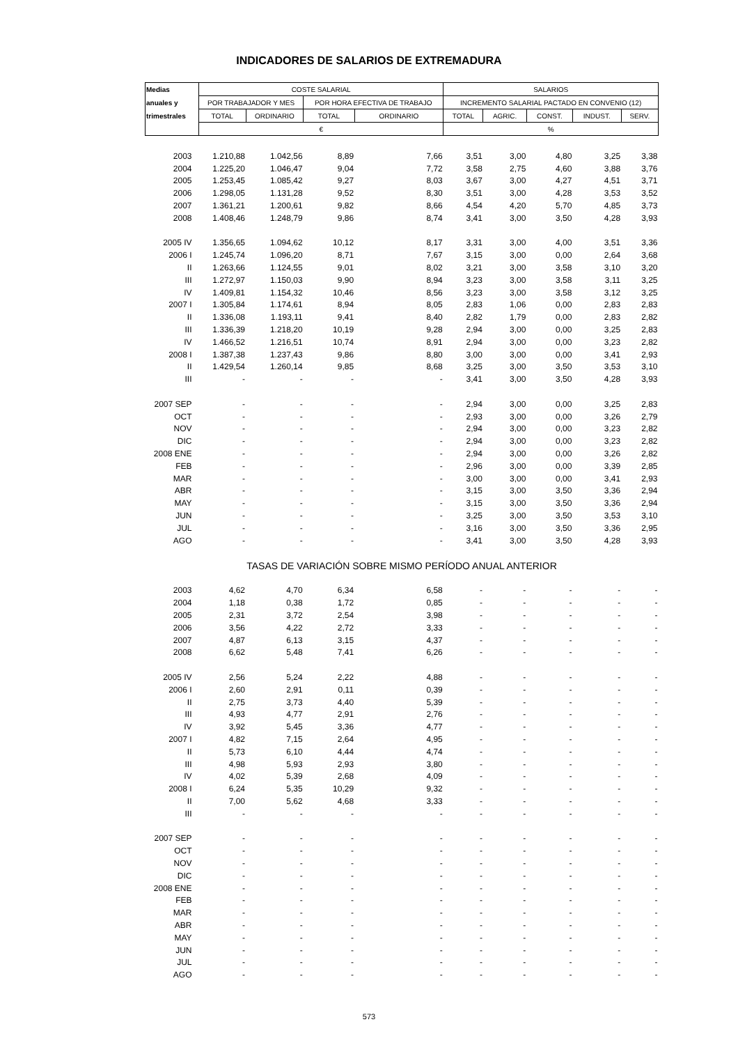INDICADORES DE SALARIOS DE EXTREMADURA
| Medias | COSTE SALARIAL | | | | SALARIOS | | | | |
| --- | --- | --- | --- | --- | --- | --- | --- | --- | --- |
| anuales y | POR TRABAJADOR Y MES | | POR HORA EFECTIVA DE TRABAJO | | INCREMENTO SALARIAL PACTADO EN CONVENIO (12) | | | | |
| trimestrales | TOTAL | ORDINARIO | TOTAL | ORDINARIO | TOTAL | AGRIC. | CONST. | INDUST. | SERV. |
| | € | | | | % | | | | |
| 2003 | 1.210,88 | 1.042,56 | 8,89 | 7,66 | 3,51 | 3,00 | 4,80 | 3,25 | 3,38 |
| 2004 | 1.225,20 | 1.046,47 | 9,04 | 7,72 | 3,58 | 2,75 | 4,60 | 3,88 | 3,76 |
| 2005 | 1.253,45 | 1.085,42 | 9,27 | 8,03 | 3,67 | 3,00 | 4,27 | 4,51 | 3,71 |
| 2006 | 1.298,05 | 1.131,28 | 9,52 | 8,30 | 3,51 | 3,00 | 4,28 | 3,53 | 3,52 |
| 2007 | 1.361,21 | 1.200,61 | 9,82 | 8,66 | 4,54 | 4,20 | 5,70 | 4,85 | 3,73 |
| 2008 | 1.408,46 | 1.248,79 | 9,86 | 8,74 | 3,41 | 3,00 | 3,50 | 4,28 | 3,93 |
| 2005 IV | 1.356,65 | 1.094,62 | 10,12 | 8,17 | 3,31 | 3,00 | 4,00 | 3,51 | 3,36 |
| 2006 I | 1.245,74 | 1.096,20 | 8,71 | 7,67 | 3,15 | 3,00 | 0,00 | 2,64 | 3,68 |
| II | 1.263,66 | 1.124,55 | 9,01 | 8,02 | 3,21 | 3,00 | 3,58 | 3,10 | 3,20 |
| III | 1.272,97 | 1.150,03 | 9,90 | 8,94 | 3,23 | 3,00 | 3,58 | 3,11 | 3,25 |
| IV | 1.409,81 | 1.154,32 | 10,46 | 8,56 | 3,23 | 3,00 | 3,58 | 3,12 | 3,25 |
| 2007 I | 1.305,84 | 1.174,61 | 8,94 | 8,05 | 2,83 | 1,06 | 0,00 | 2,83 | 2,83 |
| II | 1.336,08 | 1.193,11 | 9,41 | 8,40 | 2,82 | 1,79 | 0,00 | 2,83 | 2,82 |
| III | 1.336,39 | 1.218,20 | 10,19 | 9,28 | 2,94 | 3,00 | 0,00 | 3,25 | 2,83 |
| IV | 1.466,52 | 1.216,51 | 10,74 | 8,91 | 2,94 | 3,00 | 0,00 | 3,23 | 2,82 |
| 2008 I | 1.387,38 | 1.237,43 | 9,86 | 8,80 | 3,00 | 3,00 | 0,00 | 3,41 | 2,93 |
| II | 1.429,54 | 1.260,14 | 9,85 | 8,68 | 3,25 | 3,00 | 3,50 | 3,53 | 3,10 |
| III | - | - | - | - | 3,41 | 3,00 | 3,50 | 4,28 | 3,93 |
| 2007 SEP | - | - | - | - | 2,94 | 3,00 | 0,00 | 3,25 | 2,83 |
| OCT | - | - | - | - | 2,93 | 3,00 | 0,00 | 3,26 | 2,79 |
| NOV | - | - | - | - | 2,94 | 3,00 | 0,00 | 3,23 | 2,82 |
| DIC | - | - | - | - | 2,94 | 3,00 | 0,00 | 3,23 | 2,82 |
| 2008 ENE | - | - | - | - | 2,94 | 3,00 | 0,00 | 3,26 | 2,82 |
| FEB | - | - | - | - | 2,96 | 3,00 | 0,00 | 3,39 | 2,85 |
| MAR | - | - | - | - | 3,00 | 3,00 | 0,00 | 3,41 | 2,93 |
| ABR | - | - | - | - | 3,15 | 3,00 | 3,50 | 3,36 | 2,94 |
| MAY | - | - | - | - | 3,15 | 3,00 | 3,50 | 3,36 | 2,94 |
| JUN | - | - | - | - | 3,25 | 3,00 | 3,50 | 3,53 | 3,10 |
| JUL | - | - | - | - | 3,16 | 3,00 | 3,50 | 3,36 | 2,95 |
| AGO | - | - | - | - | 3,41 | 3,00 | 3,50 | 4,28 | 3,93 |
| TASAS DE VARIACIÓN SOBRE MISMO PERÍODO ANUAL ANTERIOR | | | | | | | | | |
| 2003 | 4,62 | 4,70 | 6,34 | 6,58 | - | - | - | - | - |
| 2004 | 1,18 | 0,38 | 1,72 | 0,85 | - | - | - | - | - |
| 2005 | 2,31 | 3,72 | 2,54 | 3,98 | - | - | - | - | - |
| 2006 | 3,56 | 4,22 | 2,72 | 3,33 | - | - | - | - | - |
| 2007 | 4,87 | 6,13 | 3,15 | 4,37 | - | - | - | - | - |
| 2008 | 6,62 | 5,48 | 7,41 | 6,26 | - | - | - | - | - |
| 2005 IV | 2,56 | 5,24 | 2,22 | 4,88 | - | - | - | - | - |
| 2006 I | 2,60 | 2,91 | 0,11 | 0,39 | - | - | - | - | - |
| II | 2,75 | 3,73 | 4,40 | 5,39 | - | - | - | - | - |
| III | 4,93 | 4,77 | 2,91 | 2,76 | - | - | - | - | - |
| IV | 3,92 | 5,45 | 3,36 | 4,77 | - | - | - | - | - |
| 2007 I | 4,82 | 7,15 | 2,64 | 4,95 | - | - | - | - | - |
| II | 5,73 | 6,10 | 4,44 | 4,74 | - | - | - | - | - |
| III | 4,98 | 5,93 | 2,93 | 3,80 | - | - | - | - | - |
| IV | 4,02 | 5,39 | 2,68 | 4,09 | - | - | - | - | - |
| 2008 I | 6,24 | 5,35 | 10,29 | 9,32 | - | - | - | - | - |
| II | 7,00 | 5,62 | 4,68 | 3,33 | - | - | - | - | - |
| III | - | - | - | - | - | - | - | - | - |
| 2007 SEP | - | - | - | - | - | - | - | - | - |
| OCT | - | - | - | - | - | - | - | - | - |
| NOV | - | - | - | - | - | - | - | - | - |
| DIC | - | - | - | - | - | - | - | - | - |
| 2008 ENE | - | - | - | - | - | - | - | - | - |
| FEB | - | - | - | - | - | - | - | - | - |
| MAR | - | - | - | - | - | - | - | - | - |
| ABR | - | - | - | - | - | - | - | - | - |
| MAY | - | - | - | - | - | - | - | - | - |
| JUN | - | - | - | - | - | - | - | - | - |
| JUL | - | - | - | - | - | - | - | - | - |
| AGO | - | - | - | - | - | - | - | - | - |
573